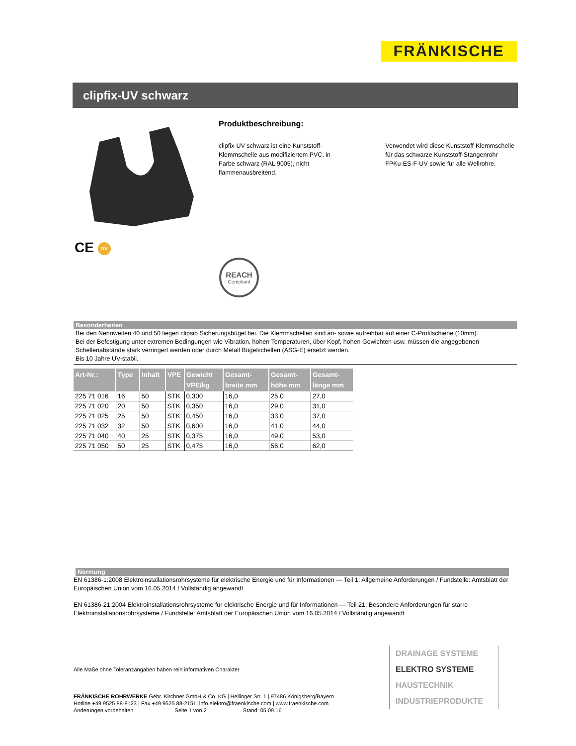FRÄNKISCHE
clipfix-UV schwarz
CE UV
Produktbeschreibung:
clipfix-UV schwarz ist eine Kunststoff-Klemmschelle aus modifiziertem PVC, in Farbe schwarz (RAL 9005), nicht flammenausbreitend.
Verwendet wird diese Kunststoff-Klemmschelle für das schwarze Kunststoff-Stangenrohr FPKu-ES-F-UV sowie für alle Wellrohre.
REACH
Compliant
Besonderheiten
Bei den Nennweiten 40 und 50 liegen clipsib Sicherungsbügel bei. Die Klemmschellen sind an- sowie aufreihbar auf einer C-Profilschiene (10mm).
Bei der Befestigung unter extremen Bedingungen wie Vibration, hohen Temperaturen, über Kopf, hohen Gewichten usw. müssen die angegebenen Schellenabstände stark verringert werden oder durch Metall Bügelschellen (ASG-E) ersetzt werden.
Bis 10 Jahre UV-stabil.
| Art-Nr.: | Type | Inhalt | VPE | Gewicht VPE/kg | Gesamt- breite mm | Gesamt- höhe mm | Gesamt- länge mm |
| --- | --- | --- | --- | --- | --- | --- | --- |
| 225 71 016 | 16 | 50 | STK | 0,300 | 16,0 | 25,0 | 27,0 |
| 225 71 020 | 20 | 50 | STK | 0,350 | 16,0 | 29,0 | 31,0 |
| 225 71 025 | 25 | 50 | STK | 0,450 | 16,0 | 33,0 | 37,0 |
| 225 71 032 | 32 | 50 | STK | 0,600 | 16,0 | 41,0 | 44,0 |
| 225 71 040 | 40 | 25 | STK | 0,375 | 16,0 | 49,0 | 53,0 |
| 225 71 050 | 50 | 25 | STK | 0,475 | 16,0 | 56,0 | 62,0 |
Normung
EN 61386-1:2008 Elektroinstallationsrohrsysteme für elektrische Energie und für Informationen — Teil 1: Allgemeine Anforderungen / Fundstelle: Amtsblatt der Europäischen Union vom 16.05.2014 / Vollständig angewandt
EN 61386-21:2004 Elektroinstallationsrohrsysteme für elektrische Energie und für Informationen — Teil 21: Besondere Anforderungen für starre Elektroinstallationsrohrsysteme / Fundstelle: Amtsblatt der Europäischen Union vom 16.05.2014 / Vollständig angewandt
Alle Maße ohne Toleranzangaben haben rein informativen Charakter
FRÄNKISCHE ROHRWERKE Gebr. Kirchner GmbH & Co. KG | Hellinger Str. 1 | 97486 Königsberg/Bayern
Hotline +49 9525 88-8123 | Fax +49 9525 88-2151| info.elektro@fraenkische.com | www.fraenkische.com
Änderungen vorbehalten Seite 1 von 2 Stand: 05.09.16
DRAINAGE SYSTEME
ELEKTRO SYSTEME
HAUSTECHNIK
INDUSTRIEPRODUKTE